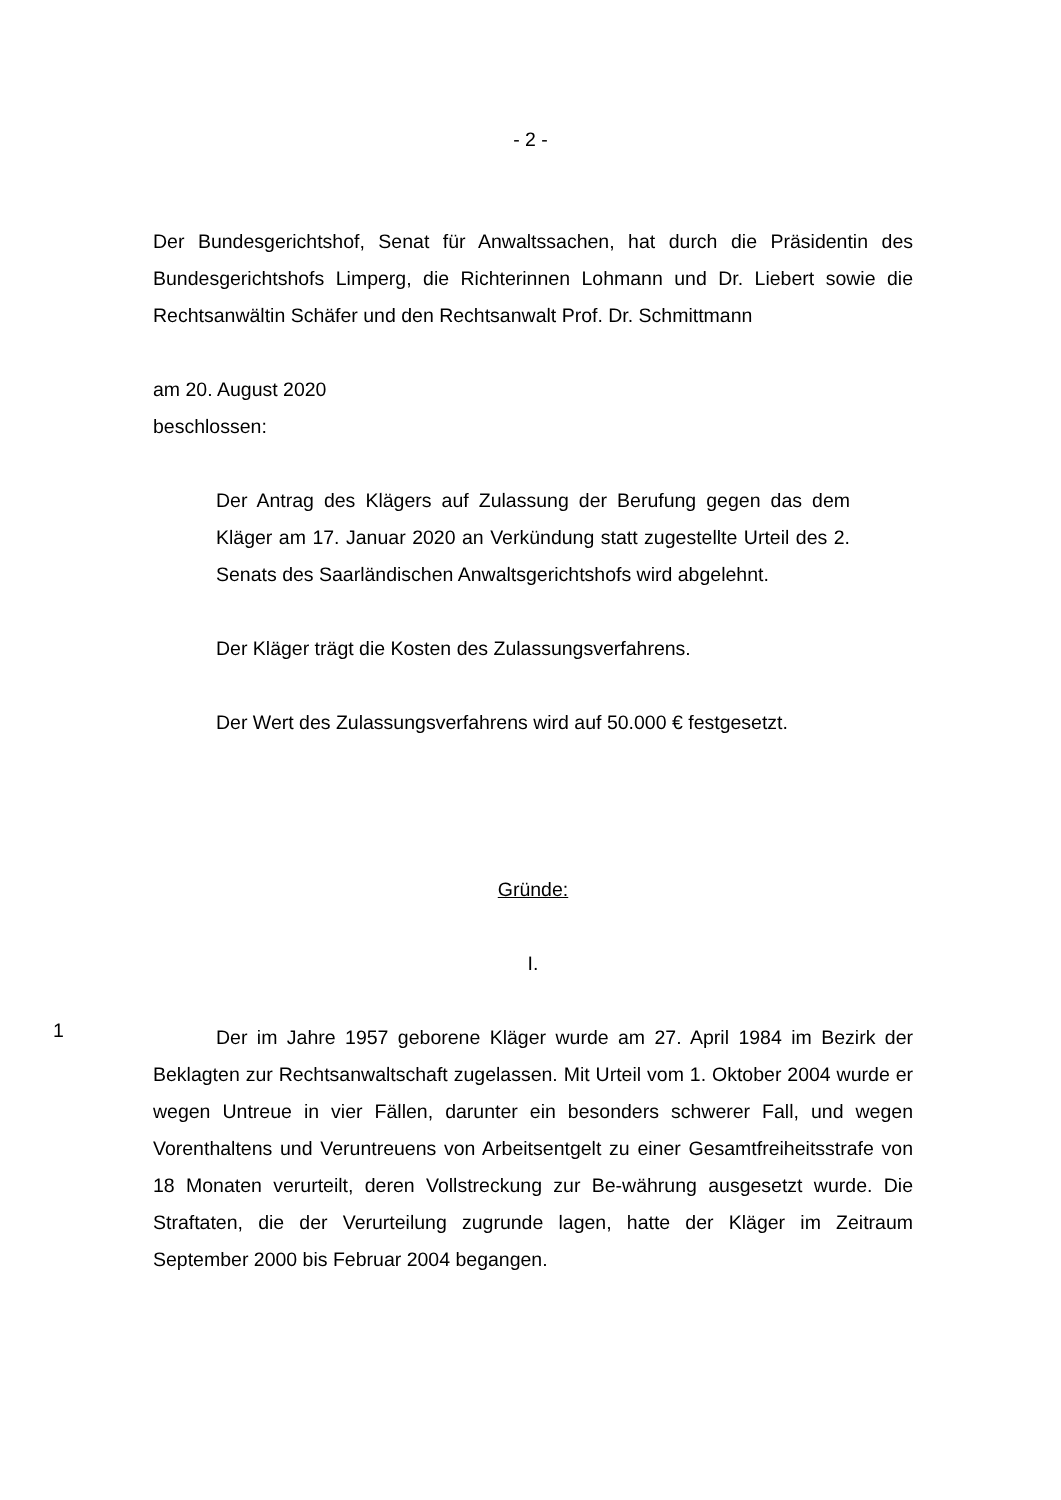- 2 -
Der Bundesgerichtshof, Senat für Anwaltssachen, hat durch die Präsidentin des Bundesgerichtshofs Limperg, die Richterinnen Lohmann und Dr. Liebert sowie die Rechtsanwältin Schäfer und den Rechtsanwalt Prof. Dr. Schmittmann
am 20. August 2020
beschlossen:
Der Antrag des Klägers auf Zulassung der Berufung gegen das dem Kläger am 17. Januar 2020 an Verkündung statt zugestellte Urteil des 2. Senats des Saarländischen Anwaltsgerichtshofs wird abgelehnt.
Der Kläger trägt die Kosten des Zulassungsverfahrens.
Der Wert des Zulassungsverfahrens wird auf 50.000 € festgesetzt.
Gründe:
I.
1
Der im Jahre 1957 geborene Kläger wurde am 27. April 1984 im Bezirk der Beklagten zur Rechtsanwaltschaft zugelassen. Mit Urteil vom 1. Oktober 2004 wurde er wegen Untreue in vier Fällen, darunter ein besonders schwerer Fall, und wegen Vorenthaltens und Veruntreuens von Arbeitsentgelt zu einer Gesamtfreiheitsstrafe von 18 Monaten verurteilt, deren Vollstreckung zur Be-währung ausgesetzt wurde. Die Straftaten, die der Verurteilung zugrunde lagen, hatte der Kläger im Zeitraum September 2000 bis Februar 2004 begangen.